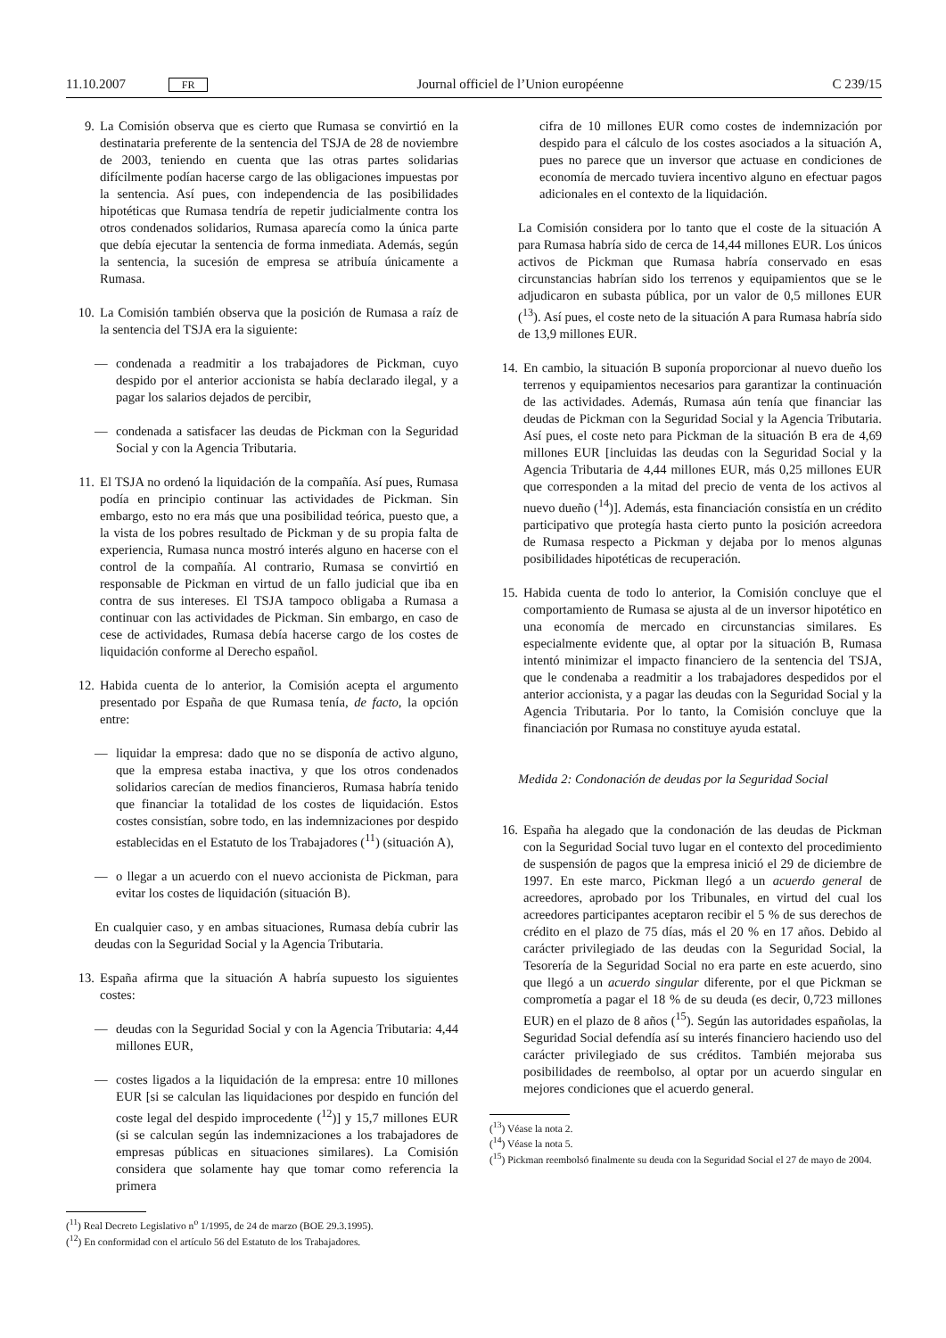11.10.2007 FR Journal officiel de l’Union européenne C 239/15
9. La Comisión observa que es cierto que Rumasa se convirtió en la destinataria preferente de la sentencia del TSJA de 28 de noviembre de 2003, teniendo en cuenta que las otras partes solidarias difícilmente podían hacerse cargo de las obligaciones impuestas por la sentencia. Así pues, con independencia de las posibilidades hipotéticas que Rumasa tendría de repetir judicialmente contra los otros condenados solidarios, Rumasa aparecía como la única parte que debía ejecutar la sentencia de forma inmediata. Además, según la sentencia, la sucesión de empresa se atribuía únicamente a Rumasa.
10. La Comisión también observa que la posición de Rumasa a raíz de la sentencia del TSJA era la siguiente:
— condenada a readmitir a los trabajadores de Pickman, cuyo despido por el anterior accionista se había declarado ilegal, y a pagar los salarios dejados de percibir,
— condenada a satisfacer las deudas de Pickman con la Seguridad Social y con la Agencia Tributaria.
11. El TSJA no ordenó la liquidación de la compañía. Así pues, Rumasa podía en principio continuar las actividades de Pickman. Sin embargo, esto no era más que una posibilidad teórica, puesto que, a la vista de los pobres resultado de Pickman y de su propia falta de experiencia, Rumasa nunca mostró interés alguno en hacerse con el control de la compañía. Al contrario, Rumasa se convirtió en responsable de Pickman en virtud de un fallo judicial que iba en contra de sus intereses. El TSJA tampoco obligaba a Rumasa a continuar con las actividades de Pickman. Sin embargo, en caso de cese de actividades, Rumasa debía hacerse cargo de los costes de liquidación conforme al Derecho español.
12. Habida cuenta de lo anterior, la Comisión acepta el argumento presentado por España de que Rumasa tenía, de facto, la opción entre:
— liquidar la empresa: dado que no se disponía de activo alguno, que la empresa estaba inactiva, y que los otros condenados solidarios carecían de medios financieros, Rumasa habría tenido que financiar la totalidad de los costes de liquidación. Estos costes consistían, sobre todo, en las indemnizaciones por despido establecidas en el Estatuto de los Trabajadores (<sup>11</sup>) (situación A),
— o llegar a un acuerdo con el nuevo accionista de Pickman, para evitar los costes de liquidación (situación B).
En cualquier caso, y en ambas situaciones, Rumasa debía cubrir las deudas con la Seguridad Social y la Agencia Tributaria.
13. España afirma que la situación A habría supuesto los siguientes costes:
— deudas con la Seguridad Social y con la Agencia Tributaria: 4,44 millones EUR,
— costes ligados a la liquidación de la empresa: entre 10 millones EUR [si se calculan las liquidaciones por despido en función del coste legal del despido improcedente (<sup>12</sup>)] y 15,7 millones EUR (si se calculan según las indemnizaciones a los trabajadores de empresas públicas en situaciones similares). La Comisión considera que solamente hay que tomar como referencia la primera
(<sup>11</sup>) Real Decreto Legislativo n<sup>o</sup> 1/1995, de 24 de marzo (BOE 29.3.1995).
(<sup>12</sup>) En conformidad con el artículo 56 del Estatuto de los Trabajadores.
cifra de 10 millones EUR como costes de indemnización por despido para el cálculo de los costes asociados a la situación A, pues no parece que un inversor que actuase en condiciones de economía de mercado tuviera incentivo alguno en efectuar pagos adicionales en el contexto de la liquidación.
La Comisión considera por lo tanto que el coste de la situación A para Rumasa habría sido de cerca de 14,44 millones EUR. Los únicos activos de Pickman que Rumasa habría conservado en esas circunstancias habrían sido los terrenos y equipamientos que se le adjudicaron en subasta pública, por un valor de 0,5 millones EUR (<sup>13</sup>). Así pues, el coste neto de la situación A para Rumasa habría sido de 13,9 millones EUR.
14. En cambio, la situación B suponía proporcionar al nuevo dueño los terrenos y equipamientos necesarios para garantizar la continuación de las actividades. Además, Rumasa aún tenía que financiar las deudas de Pickman con la Seguridad Social y la Agencia Tributaria. Así pues, el coste neto para Pickman de la situación B era de 4,69 millones EUR [incluidas las deudas con la Seguridad Social y la Agencia Tributaria de 4,44 millones EUR, más 0,25 millones EUR que corresponden a la mitad del precio de venta de los activos al nuevo dueño (<sup>14</sup>)]. Además, esta financiación consistía en un crédito participativo que protegía hasta cierto punto la posición acreedora de Rumasa respecto a Pickman y dejaba por lo menos algunas posibilidades hipotéticas de recuperación.
15. Habida cuenta de todo lo anterior, la Comisión concluye que el comportamiento de Rumasa se ajusta al de un inversor hipotético en una economía de mercado en circunstancias similares. Es especialmente evidente que, al optar por la situación B, Rumasa intentó minimizar el impacto financiero de la sentencia del TSJA, que le condenaba a readmitir a los trabajadores despedidos por el anterior accionista, y a pagar las deudas con la Seguridad Social y la Agencia Tributaria. Por lo tanto, la Comisión concluye que la financiación por Rumasa no constituye ayuda estatal.
Medida 2: Condonación de deudas por la Seguridad Social
16. España ha alegado que la condonación de las deudas de Pickman con la Seguridad Social tuvo lugar en el contexto del procedimiento de suspensión de pagos que la empresa inició el 29 de diciembre de 1997. En este marco, Pickman llegó a un acuerdo general de acreedores, aprobado por los Tribunales, en virtud del cual los acreedores participantes aceptaron recibir el 5 % de sus derechos de crédito en el plazo de 75 días, más el 20 % en 17 años. Debido al carácter privilegiado de las deudas con la Seguridad Social, la Tesorería de la Seguridad Social no era parte en este acuerdo, sino que llegó a un acuerdo singular diferente, por el que Pickman se comprometía a pagar el 18 % de su deuda (es decir, 0,723 millones EUR) en el plazo de 8 años (<sup>15</sup>). Según las autoridades españolas, la Seguridad Social defendía así su interés financiero haciendo uso del carácter privilegiado de sus créditos. También mejoraba sus posibilidades de reembolso, al optar por un acuerdo singular en mejores condiciones que el acuerdo general.
(<sup>13</sup>) Véase la nota 2.
(<sup>14</sup>) Véase la nota 5.
(<sup>15</sup>) Pickman reembolsó finalmente su deuda con la Seguridad Social el 27 de mayo de 2004.